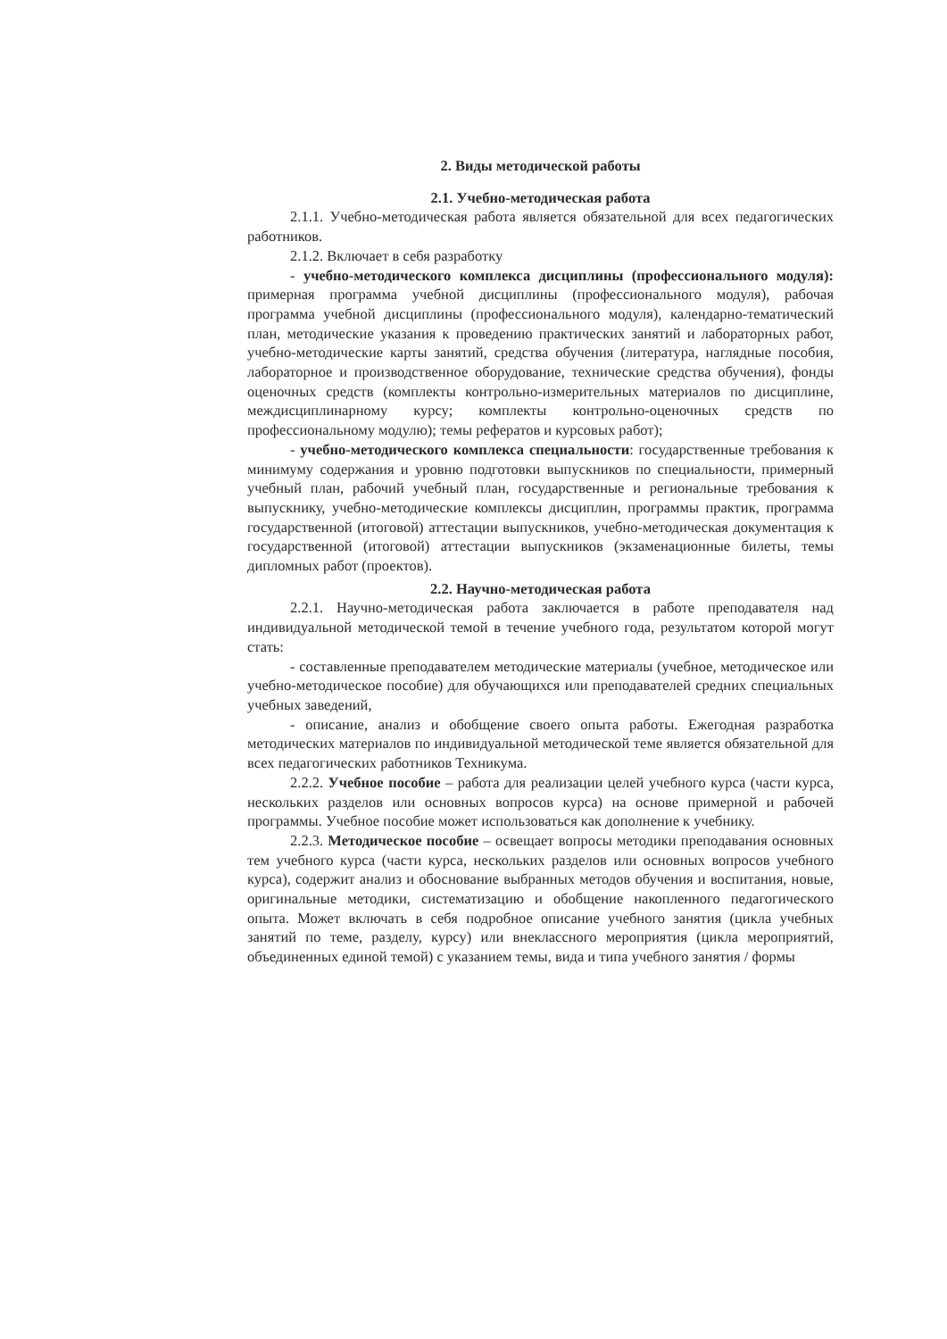2. Виды методической работы
2.1. Учебно-методическая работа
2.1.1. Учебно-методическая работа является обязательной для всех педагогических работников.
2.1.2. Включает в себя разработку
- учебно-методического комплекса дисциплины (профессионального модуля): примерная программа учебной дисциплины (профессионального модуля), рабочая программа учебной дисциплины (профессионального модуля), календарно-тематический план, методические указания к проведению практических занятий и лабораторных работ, учебно-методические карты занятий, средства обучения (литература, наглядные пособия, лабораторное и производственное оборудование, технические средства обучения), фонды оценочных средств (комплекты контрольно-измерительных материалов по дисциплине, междисциплинарному курсу; комплекты контрольно-оценочных средств по профессиональному модулю); темы рефератов и курсовых работ);
- учебно-методического комплекса специальности: государственные требования к минимуму содержания и уровню подготовки выпускников по специальности, примерный учебный план, рабочий учебный план, государственные и региональные требования к выпускнику, учебно-методические комплексы дисциплин, программы практик, программа государственной (итоговой) аттестации выпускников, учебно-методическая документация к государственной (итоговой) аттестации выпускников (экзаменационные билеты, темы дипломных работ (проектов).
2.2. Научно-методическая работа
2.2.1. Научно-методическая работа заключается в работе преподавателя над индивидуальной методической темой в течение учебного года, результатом которой могут стать:
- составленные преподавателем методические материалы (учебное, методическое или учебно-методическое пособие) для обучающихся или преподавателей средних специальных учебных заведений,
- описание, анализ и обобщение своего опыта работы. Ежегодная разработка методических материалов по индивидуальной методической теме является обязательной для всех педагогических работников Техникума.
2.2.2. Учебное пособие – работа для реализации целей учебного курса (части курса, нескольких разделов или основных вопросов курса) на основе примерной и рабочей программы. Учебное пособие может использоваться как дополнение к учебнику.
2.2.3. Методическое пособие – освещает вопросы методики преподавания основных тем учебного курса (части курса, нескольких разделов или основных вопросов учебного курса), содержит анализ и обоснование выбранных методов обучения и воспитания, новые, оригинальные методики, систематизацию и обобщение накопленного педагогического опыта. Может включать в себя подробное описание учебного занятия (цикла учебных занятий по теме, разделу, курсу) или внеклассного мероприятия (цикла мероприятий, объединенных единой темой) с указанием темы, вида и типа учебного занятия / формы